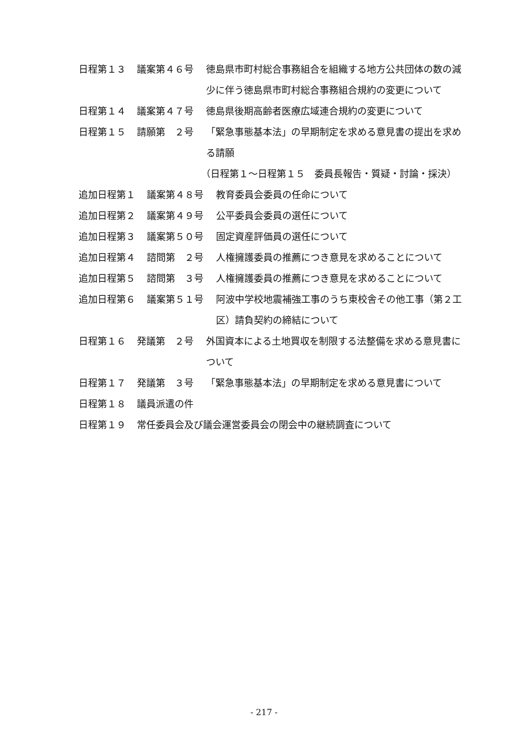日程第１３ 議案第４６号 徳島県市町村総合事務組合を組織する地方公共団体の数の減少に伴う徳島県市町村総合事務組合規約の変更について
日程第１４ 議案第４７号 徳島県後期高齢者医療広域連合規約の変更について
日程第１５ 請願第　２号 「緊急事態基本法」の早期制定を求める意見書の提出を求める請願
（日程第１～日程第１５　委員長報告・質疑・討論・採決）
追加日程第１ 議案第４８号 教育委員会委員の任命について
追加日程第２ 議案第４９号 公平委員会委員の選任について
追加日程第３ 議案第５０号 固定資産評価員の選任について
追加日程第４ 諮問第　２号 人権擁護委員の推薦につき意見を求めることについて
追加日程第５ 諮問第　３号 人権擁護委員の推薦につき意見を求めることについて
追加日程第６ 議案第５１号 阿波中学校地震補強工事のうち東校舎その他工事（第２工区）請負契約の締結について
日程第１６ 発議第　２号 外国資本による土地買収を制限する法整備を求める意見書について
日程第１７ 発議第　３号 「緊急事態基本法」の早期制定を求める意見書について
日程第１８ 議員派遣の件
日程第１９ 常任委員会及び議会運営委員会の閉会中の継続調査について
- 217 -